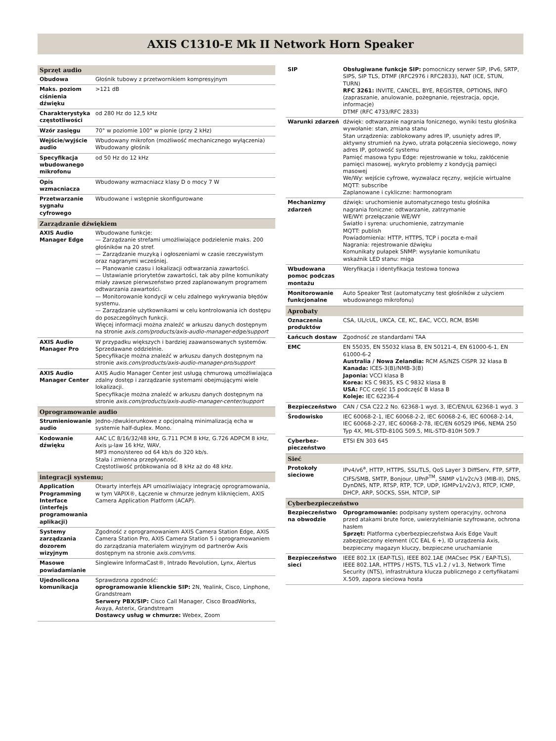AXIS C1310-E Mk II Network Horn Speaker
| Sprzęt audio | |
| --- | --- |
| Obudowa | Głośnik tubowy z przetwornikiem kompresyjnym |
| Maks. poziom ciśnienia dźwięku | >121 dB |
| Charakterystyka częstotliwości | od 280 Hz do 12,5 kHz |
| Wzór zasięgu | 70° w poziomie 100° w pionie (przy 2 kHz) |
| Wejście/wyjście audio | Wbudowany mikrofon (możliwość mechanicznego wyłączenia) Wbudowany głośnik |
| Specyfikacja wbudowanego mikrofonu | od 50 Hz do 12 kHz |
| Opis wzmacniacza | Wbudowany wzmacniacz klasy D o mocy 7 W |
| Przetwarzanie sygnału cyfrowego | Wbudowane i wstępnie skonfigurowane |
| Zarządzanie dźwiękiem | |
| AXIS Audio Manager Edge | Wbudowane funkcje: — Zarządzanie strefami umożliwiające podzielenie maks. 200 głośników na 20 stref. — Zarządzanie muzyką i ogłoszeniami w czasie rzeczywistym oraz nagranymi wcześniej. — Planowanie czasu i lokalizacji odtwarzania zawartości. — Ustawianie priorytetów zawartości, tak aby pilne komunikaty miały zawsze pierwszeństwo przed zaplanowanym programem odtwarzania zawartości. — Monitorowanie kondycji w celu zdalnego wykrywania błędów systemu. — Zarządzanie użytkownikami w celu kontrolowania ich dostępu do poszczególnych funkcji. Więcej informacji można znaleźć w arkuszu danych dostępnym na stronie axis.com/products/axis-audio-manager-edge/support |
| AXIS Audio Manager Pro | W przypadku większych i bardziej zaawansowanych systemów. Sprzedawane oddzielnie. Specyfikacje można znaleźć w arkuszu danych dostępnym na stronie axis.com/products/axis-audio-manager-pro/support |
| AXIS Audio Manager Center | AXIS Audio Manager Center jest usługą chmurową umożliwiająca zdalny dostęp i zarządzanie systemami obejmującymi wiele lokalizacji. Specyfikacje można znaleźć w arkuszu danych dostępnym na stronie axis.com/products/axis-audio-manager-center/support |
| Oprogramowanie audio | |
| Strumieniowanie audio | Jedno-/dwukierunkowe z opcjonalną minimalizacją echa w systemie half-duplex. Mono. |
| Kodowanie dźwięku | AAC LC 8/16/32/48 kHz, G.711 PCM 8 kHz, G.726 ADPCM 8 kHz, Axis μ-law 16 kHz, WAV, MP3 mono/stereo od 64 kb/s do 320 kb/s. Stała i zmienna przepływność. Częstotliwość próbkowania od 8 kHz aż do 48 kHz. |
| integracji systemu; | |
| Application Programming Interface (interfejs programowania aplikacji) | Otwarty interfejs API umożliwiający integrację oprogramowania, w tym VAPIX®, Łączenie w chmurze jednym kliknięciem, AXIS Camera Application Platform (ACAP). |
| Systemy zarządzania dozorem wizyjnym | Zgodność z oprogramowaniem AXIS Camera Station Edge, AXIS Camera Station Pro, AXIS Camera Station 5 i oprogramowaniem do zarządzania materiałem wizyjnym od partnerów Axis dostępnym na stronie axis.com/vms . |
| Masowe powiadamianie | Singlewire InformaCast®, Intrado Revolution, Lynx, Alertus |
| Ujednolicona komunikacja | Sprawdzona zgodność: oprogramowanie klienckie SIP: 2N, Yealink, Cisco, Linphone, Grandstream Serwery PBX/SIP: Cisco Call Manager, Cisco BroadWorks, Avaya, Asterix, Grandstream Dostawcy usług w chmurze: Webex, Zoom |
| SIP | Obsługiwane funkcje SIP: pomocniczy serwer SIP, IPv6, SRTP, SIPS, SIP TLS, DTMF (RFC2976 i RFC2833), NAT (ICE, STUN, TURN) RFC 3261: INVITE, CANCEL, BYE, REGISTER, OPTIONS, INFO (zapraszanie, anulowanie, pożegnanie, rejestracja, opcje, informacje) DTMF (RFC 4733/RFC 2833) |
| Warunki zdarzeń | dźwięk: odtwarzanie nagrania fonicznego, wyniki testu głośnika wywołanie: stan, zmiana stanu Stan urządzenia: zablokowany adres IP, usunięty adres IP, aktywny strumień na żywo, utrata połączenia sieciowego, nowy adres IP, gotowość systemu Pamięć masowa typu Edge: rejestrowanie w toku, zakłócenie pamięci masowej, wykryto problemy z kondycją pamięci masowej We/Wy: wejście cyfrowe, wyzwalacz ręczny, wejście wirtualne MQTT: subscribe Zaplanowane i cykliczne: harmonogram |
| Mechanizmy zdarzeń | dźwięk: uruchomienie automatycznego testu głośnika nagrania foniczne: odtwarzanie, zatrzymanie WE/WY: przełączanie WE/WY Światło i syrena: uruchomienie, zatrzymanie MQTT: publish Powiadomienia: HTTP, HTTPS, TCP i poczta e-mail Nagrania: rejestrowanie dźwięku Komunikaty pułapek SNMP: wysyłanie komunikatu wskaźnik LED stanu: miga |
| Wbudowana pomoc podczas montażu | Weryfikacja i identyfikacja testowa tonowa |
| Monitorowanie funkcjonalne | Auto Speaker Test (automatyczny test głośników z użyciem wbudowanego mikrofonu) |
| Aprobaty | |
| Oznaczenia produktów | CSA, UL/cUL, UKCA, CE, KC, EAC, VCCI, RCM, BSMI |
| Łańcuch dostaw | Zgodność ze standardami TAA |
| EMC | EN 55035, EN 55032 klasa B, EN 50121-4, EN 61000-6-1, EN 61000-6-2 Australia / Nowa Zelandia: RCM AS/NZS CISPR 32 klasa B Kanada: ICES-3(B)/NMB-3(B) Japonia: VCCI klasa B Korea: KS C 9835, KS C 9832 klasa B USA: FCC część 15 podczęść B klasa B Koleje: IEC 62236-4 |
| Bezpieczeństwo | CAN / CSA C22.2 No. 62368-1 wyd. 3, IEC/EN/UL 62368-1 wyd. 3 |
| Środowisko | IEC 60068-2-1, IEC 60068-2-2, IEC 60068-2-6, IEC 60068-2-14, IEC 60068-2-27, IEC 60068-2-78, IEC/EN 60529 IP66, NEMA 250 Typ 4X, MIL-STD-810G 509.5, MIL-STD-810H 509.7 |
| Cyberbez-pieczeństwo | ETSI EN 303 645 |
| Sieć | |
| Protokoły sieciowe | IPv4/v6<sup>a</sup>, HTTP, HTTPS, SSL/TLS, QoS Layer 3 DiffServ, FTP, SFTP, CIFS/SMB, SMTP, Bonjour, UPnP<sup>TM</sup>, SNMP v1/v2c/v3 (MIB-II), DNS, DynDNS, NTP, RTSP, RTP, TCP, UDP, IGMPv1/v2/v3, RTCP, ICMP, DHCP, ARP, SOCKS, SSH, NTCIP, SIP |
| Cyberbezpieczeństwo | |
| Bezpieczeństwo na obwodzie | Oprogramowanie: podpisany system operacyjny, ochrona przed atakami brute force, uwierzytelnianie szyfrowane, ochrona hasłem Sprzęt: Platforma cyberbezpieczeństwa Axis Edge Vault zabezpieczony element (CC EAL 6 +), ID urządzenia Axis, bezpieczny magazyn kluczy, bezpieczne uruchamianie |
| Bezpieczeństwo sieci | IEEE 802.1X (EAP-TLS), IEEE 802.1AE (MACsec PSK / EAP-TLS), IEEE 802.1AR, HTTPS / HSTS, TLS v1.2 / v1.3, Network Time Security (NTS), infrastruktura klucza publicznego z certyfikatami X.509, zapora sieciowa hosta |